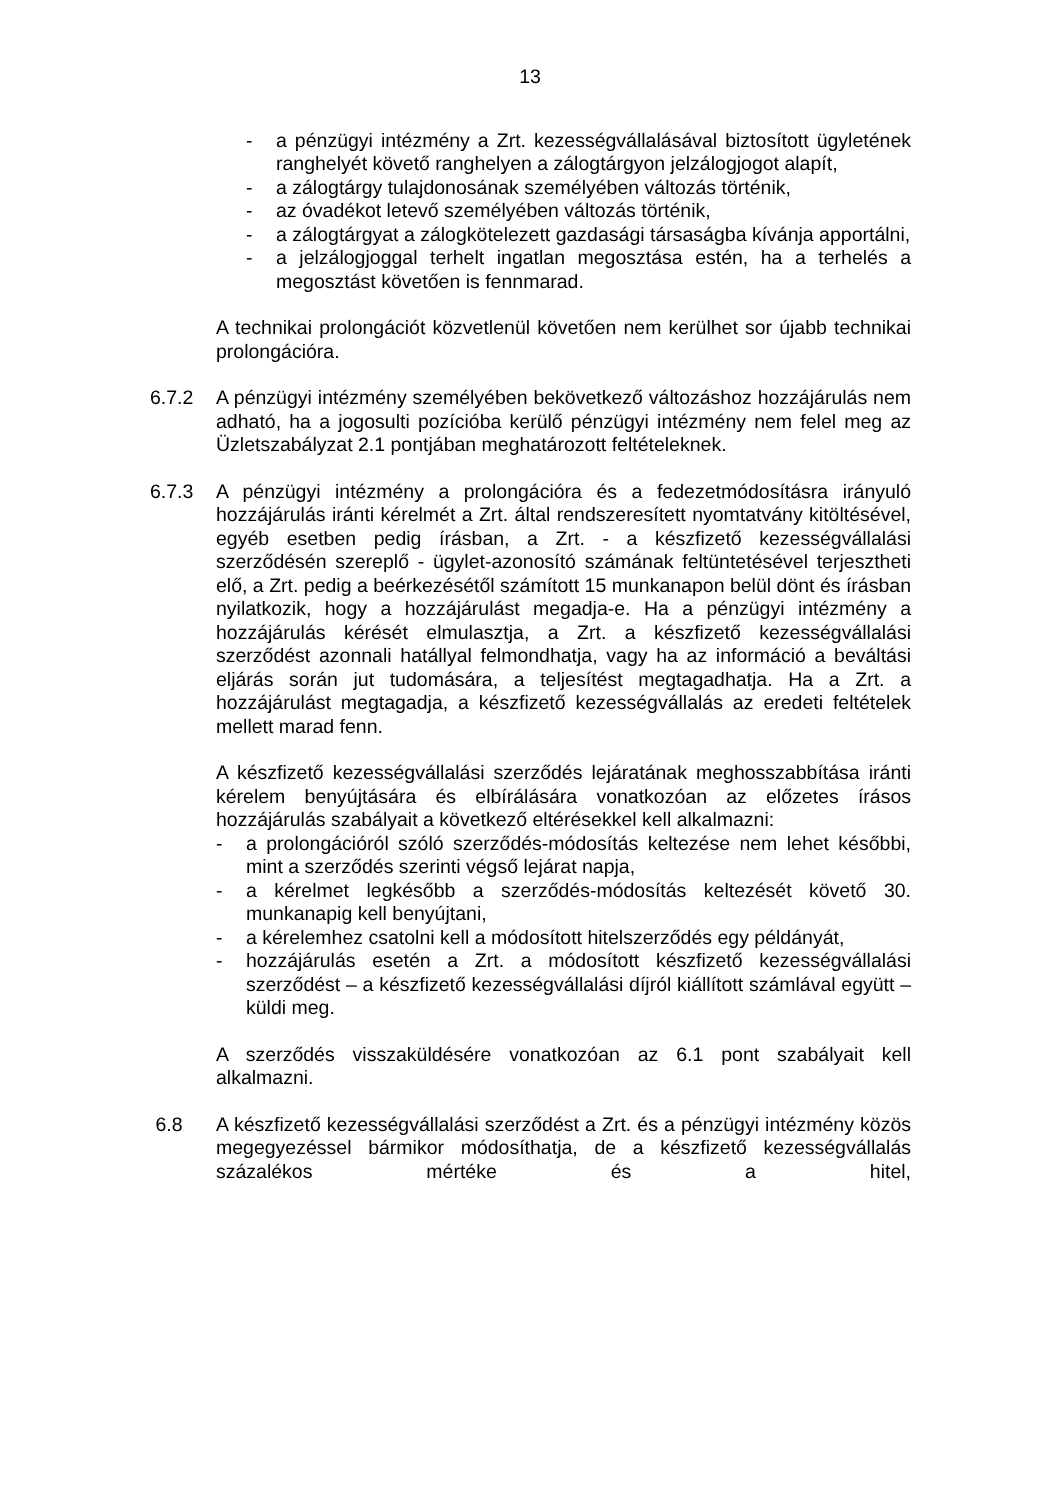13
- a pénzügyi intézmény a Zrt. kezességvállalásával biztosított ügyletének ranghelyét követő ranghelyen a zálogtárgyon jelzálogjogot alapít,
- a zálogtárgy tulajdonosának személyében változás történik,
- az óvadékot letevő személyében változás történik,
- a zálogtárgyat a zálogkötelezett gazdasági társaságba kívánja apportálni,
- a jelzálogjoggal terhelt ingatlan megosztása estén, ha a terhelés a megosztást követően is fennmarad.
A technikai prolongációt közvetlenül követően nem kerülhet sor újabb technikai prolongációra.
6.7.2 A pénzügyi intézmény személyében bekövetkező változáshoz hozzájárulás nem adható, ha a jogosulti pozícióba kerülő pénzügyi intézmény nem felel meg az Üzletszabályzat 2.1 pontjában meghatározott feltételeknek.
6.7.3 A pénzügyi intézmény a prolongációra és a fedezetmódosításra irányuló hozzájárulás iránti kérelmét a Zrt. által rendszeresített nyomtatvány kitöltésével, egyéb esetben pedig írásban, a Zrt. - a készfizető kezességvállalási szerződésén szereplő - ügylet-azonosító számának feltüntetésével terjesztheti elő, a Zrt. pedig a beérkezésétől számított 15 munkanapon belül dönt és írásban nyilatkozik, hogy a hozzájárulást megadja-e. Ha a pénzügyi intézmény a hozzájárulás kérését elmulasztja, a Zrt. a készfizető kezességvállalási szerződést azonnali hatállyal felmondhatja, vagy ha az információ a beváltási eljárás során jut tudomására, a teljesítést megtagadhatja. Ha a Zrt. a hozzájárulást megtagadja, a készfizető kezességvállalás az eredeti feltételek mellett marad fenn.
A készfizető kezességvállalási szerződés lejáratának meghosszabbítása iránti kérelem benyújtására és elbírálására vonatkozóan az előzetes írásos hozzájárulás szabályait a következő eltérésekkel kell alkalmazni:
- a prolongációról szóló szerződés-módosítás keltezése nem lehet későbbi, mint a szerződés szerinti végső lejárat napja,
- a kérelmet legkésőbb a szerződés-módosítás keltezését követő 30. munkanapig kell benyújtani,
- a kérelemhez csatolni kell a módosított hitelszerződés egy példányát,
- hozzájárulás esetén a Zrt. a módosított készfizető kezességvállalási szerződést – a készfizető kezességvállalási díjról kiállított számlával együtt – küldi meg.
A szerződés visszaküldésére vonatkozóan az 6.1 pont szabályait kell alkalmazni.
6.8 A készfizető kezességvállalási szerződést a Zrt. és a pénzügyi intézmény közös megegyezéssel bármikor módosíthatja, de a készfizető kezességvállalás százalékos mértéke és a hitel,